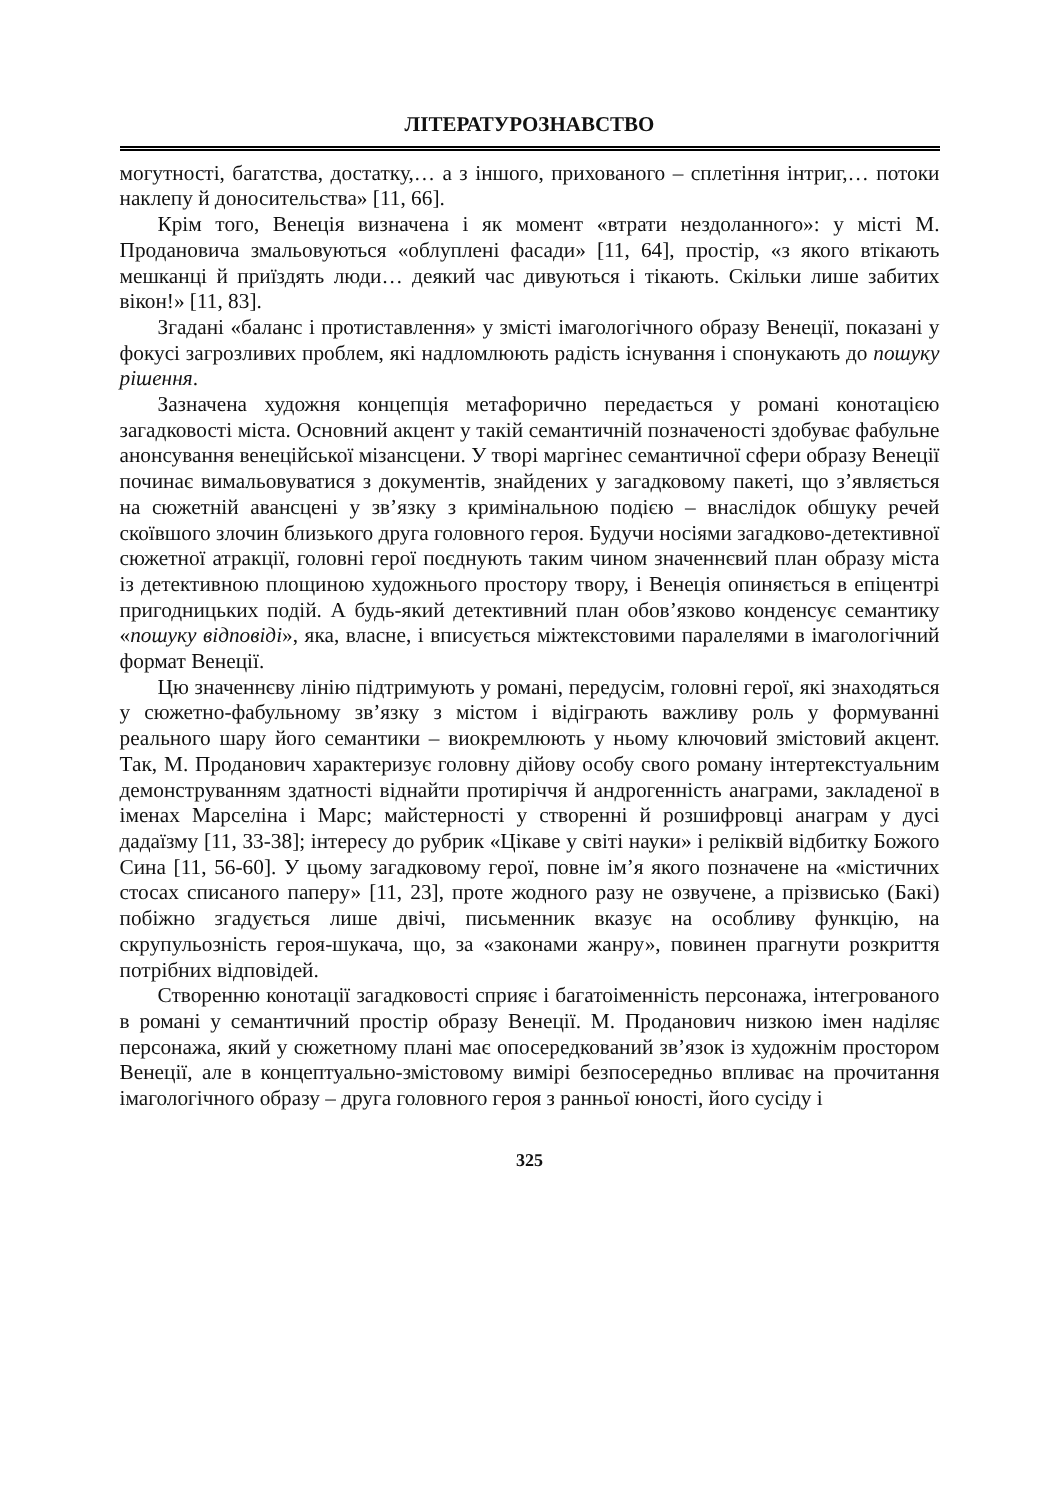ЛІТЕРАТУРОЗНАВСТВО
могутності, багатства, достатку,… а з іншого, прихованого – сплетіння інтриг,… потоки наклепу й доносительства» [11, 66].
Крім того, Венеція визначена і як момент «втрати нездоланного»: у місті М. Продановича змальовуються «облуплені фасади» [11, 64], простір, «з якого втікають мешканці й приїздять люди… деякий час дивуються і тікають. Скільки лише забитих вікон!» [11, 83].
Згадані «баланс і протиставлення» у змісті імагологічного образу Венеції, показані у фокусі загрозливих проблем, які надломлюють радість існування і спонукають до пошуку рішення.
Зазначена художня концепція метафорично передається у романі конотацією загадковості міста. Основний акцент у такій семантичній позначеності здобуває фабульне анонсування венеційської мізансцени. У творі маргінес семантичної сфери образу Венеції починає вимальовуватися з документів, знайдених у загадковому пакеті, що з’являється на сюжетній авансцені у зв’язку з кримінальною подією – внаслідок обшуку речей скоївшого злочин близького друга головного героя. Будучи носіями загадково-детективної сюжетної атракції, головні герої поєднують таким чином значеннєвий план образу міста із детективною площиною художнього простору твору, і Венеція опиняється в епіцентрі пригодницьких подій. А будь-який детективний план обов’язково конденсує семантику «пошуку відповіді», яка, власне, і вписується міжтекстовими паралелями в імагологічний формат Венеції.
Цю значеннєву лінію підтримують у романі, передусім, головні герої, які знаходяться у сюжетно-фабульному зв’язку з містом і відіграють важливу роль у формуванні реального шару його семантики – виокремлюють у ньому ключовий змістовий акцент. Так, М. Проданович характеризує головну дійову особу свого роману інтертекстуальним демонструванням здатності віднайти протиріччя й андрогенність анаграми, закладеної в іменах Марселіна і Марс; майстерності у створенні й розшифровці анаграм у дусі дадаїзму [11, 33-38]; інтересу до рубрик «Цікаве у світі науки» і реліквій відбитку Божого Сина [11, 56-60]. У цьому загадковому герої, повне ім’я якого позначене на «містичних стосах списаного паперу» [11, 23], проте жодного разу не озвучене, а прізвисько (Бакі) побіжно згадується лише двічі, письменник вказує на особливу функцію, на скрупульозність героя-шукача, що, за «законами жанру», повинен прагнути розкриття потрібних відповідей.
Створенню конотації загадковості сприяє і багатоіменність персонажа, інтегрованого в романі у семантичний простір образу Венеції. М. Проданович низкою імен наділяє персонажа, який у сюжетному плані має опосередкований зв’язок із художнім простором Венеції, але в концептуально-змістовому вимірі безпосередньо впливає на прочитання імагологічного образу – друга головного героя з ранньої юності, його сусіду і
325